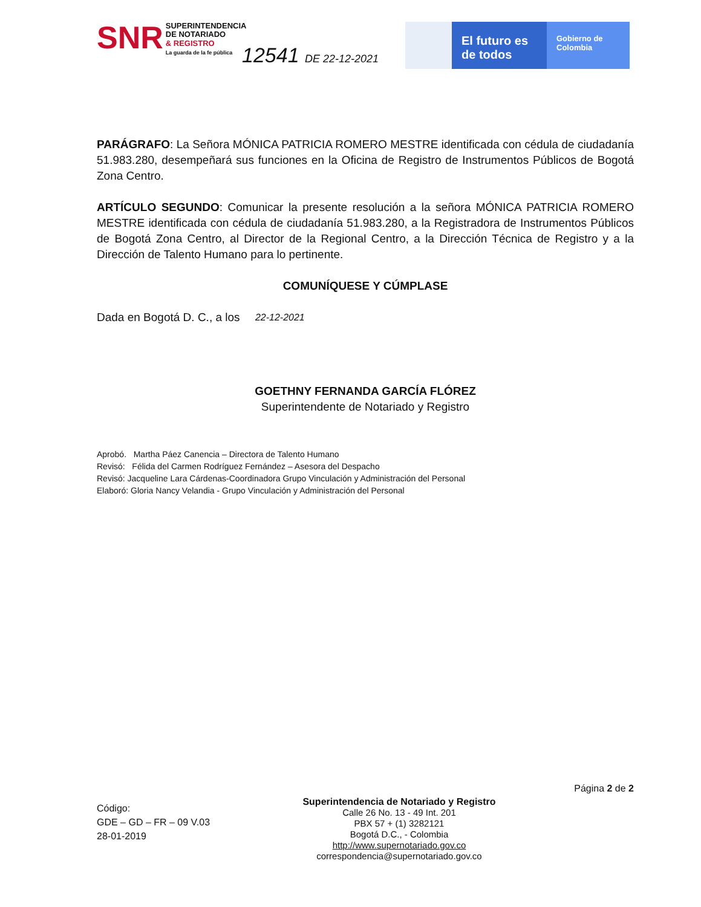SNR
SUPERINTENDENCIA
DE NOTARIADO
& REGISTRO
La guarda de la fe pública
12541 DE 22-12-2021
El futuro es de todos
Gobierno de Colombia
PARÁGRAFO: La Señora MÓNICA PATRICIA ROMERO MESTRE identificada con cédula de ciudadanía 51.983.280, desempeñará sus funciones en la Oficina de Registro de Instrumentos Públicos de Bogotá Zona Centro.
ARTÍCULO SEGUNDO: Comunicar la presente resolución a la señora MÓNICA PATRICIA ROMERO MESTRE identificada con cédula de ciudadanía 51.983.280, a la Registradora de Instrumentos Públicos de Bogotá Zona Centro, al Director de la Regional Centro, a la Dirección Técnica de Registro y a la Dirección de Talento Humano para lo pertinente.
COMUNÍQUESE Y CÚMPLASE
Dada en Bogotá D. C., a los 22-12-2021
GOETHNY FERNANDA GARCÍA FLÓREZ
Superintendente de Notariado y Registro
Aprobó. Martha Páez Canencia – Directora de Talento Humano
Revisó: Félida del Carmen Rodríguez Fernández – Asesora del Despacho
Revisó: Jacqueline Lara Cárdenas-Coordinadora Grupo Vinculación y Administración del Personal
Elaboró: Gloria Nancy Velandia - Grupo Vinculación y Administración del Personal
Código:
GDE – GD – FR – 09 V.03
28-01-2019
Superintendencia de Notariado y Registro
Calle 26 No. 13 - 49 Int. 201
PBX 57 + (1) 3282121
Bogotá D.C., - Colombia
http://www.supernotariado.gov.co
correspondencia@supernotariado.gov.co
Página 2 de 2